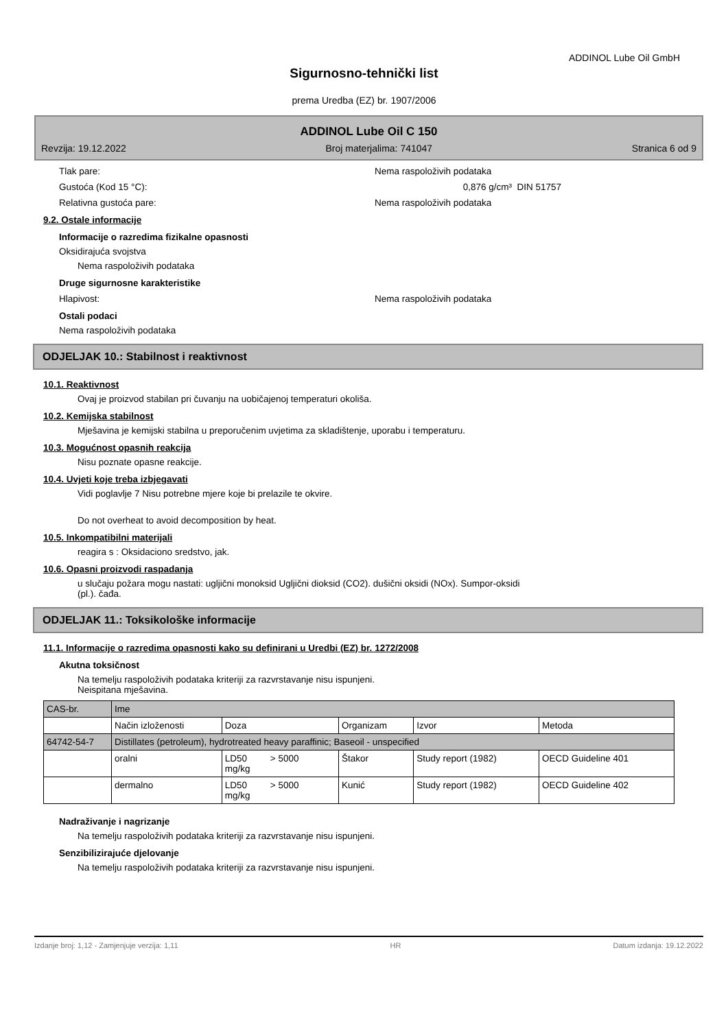ADDINOL Lube Oil GmbH
Sigurnosno-tehnički list
prema Uredba (EZ) br. 1907/2006
ADDINOL Lube Oil C 150
Revzija: 19.12.2022 Broj materjalima: 741047 Stranica 6 od 9
Tlak pare: Nema raspoloživih podataka
Gustoća (Kod 15 °C): 0,876 g/cm³ DIN 51757
Relativna gustoća pare: Nema raspoloživih podataka
9.2. Ostale informacije
Informacije o razredima fizikalne opasnosti
Oksidirajuća svojstva
Nema raspoloživih podataka
Druge sigurnosne karakteristike
Hlapivost: Nema raspoloživih podataka
Ostali podaci
Nema raspoloživih podataka
ODJELJAK 10.: Stabilnost i reaktivnost
10.1. Reaktivnost
Ovaj je proizvod stabilan pri čuvanju na uobičajenoj temperaturi okoliša.
10.2. Kemijska stabilnost
Mješavina je kemijski stabilna u preporučenim uvjetima za skladištenje, uporabu i temperaturu.
10.3. Mogućnost opasnih reakcija
Nisu poznate opasne reakcije.
10.4. Uvjeti koje treba izbjegavati
Vidi poglavlje 7 Nisu potrebne mjere koje bi prelazile te okvire.
Do not overheat to avoid decomposition by heat.
10.5. Inkompatibilni materijali
reagira s : Oksidaciono sredstvo, jak.
10.6. Opasni proizvodi raspadanja
u slučaju požara mogu nastati: ugljični monoksid Ugljični dioksid (CO2). dušični oksidi (NOx). Sumpor-oksidi
(pl.). čađa.
ODJELJAK 11.: Toksikološke informacije
11.1. Informacije o razredima opasnosti kako su definirani u Uredbi (EZ) br. 1272/2008
Akutna toksičnost
Na temelju raspoloživih podataka kriteriji za razvrstavanje nisu ispunjeni.
Neispitana mješavina.
| CAS-br. | Ime | | | | |
| | Način izloženosti | Doza | Organizam | Izvor | Metoda |
| 64742-54-7 | Distillates (petroleum), hydrotreated heavy paraffinic; Baseoil - unspecified | | | | |
| | oralni | LD50 > 5000 mg/kg | Štakor | Study report (1982) | OECD Guideline 401 |
| | dermalno | LD50 > 5000 mg/kg | Kunić | Study report (1982) | OECD Guideline 402 |
Nadraživanje i nagrizanje
Na temelju raspoloživih podataka kriteriji za razvrstavanje nisu ispunjeni.
Senzibilizirajuće djelovanje
Na temelju raspoloživih podataka kriteriji za razvrstavanje nisu ispunjeni.
Izdanje broj: 1,12 - Zamjenjuje verzija: 1,11 HR Datum izdanja: 19.12.2022